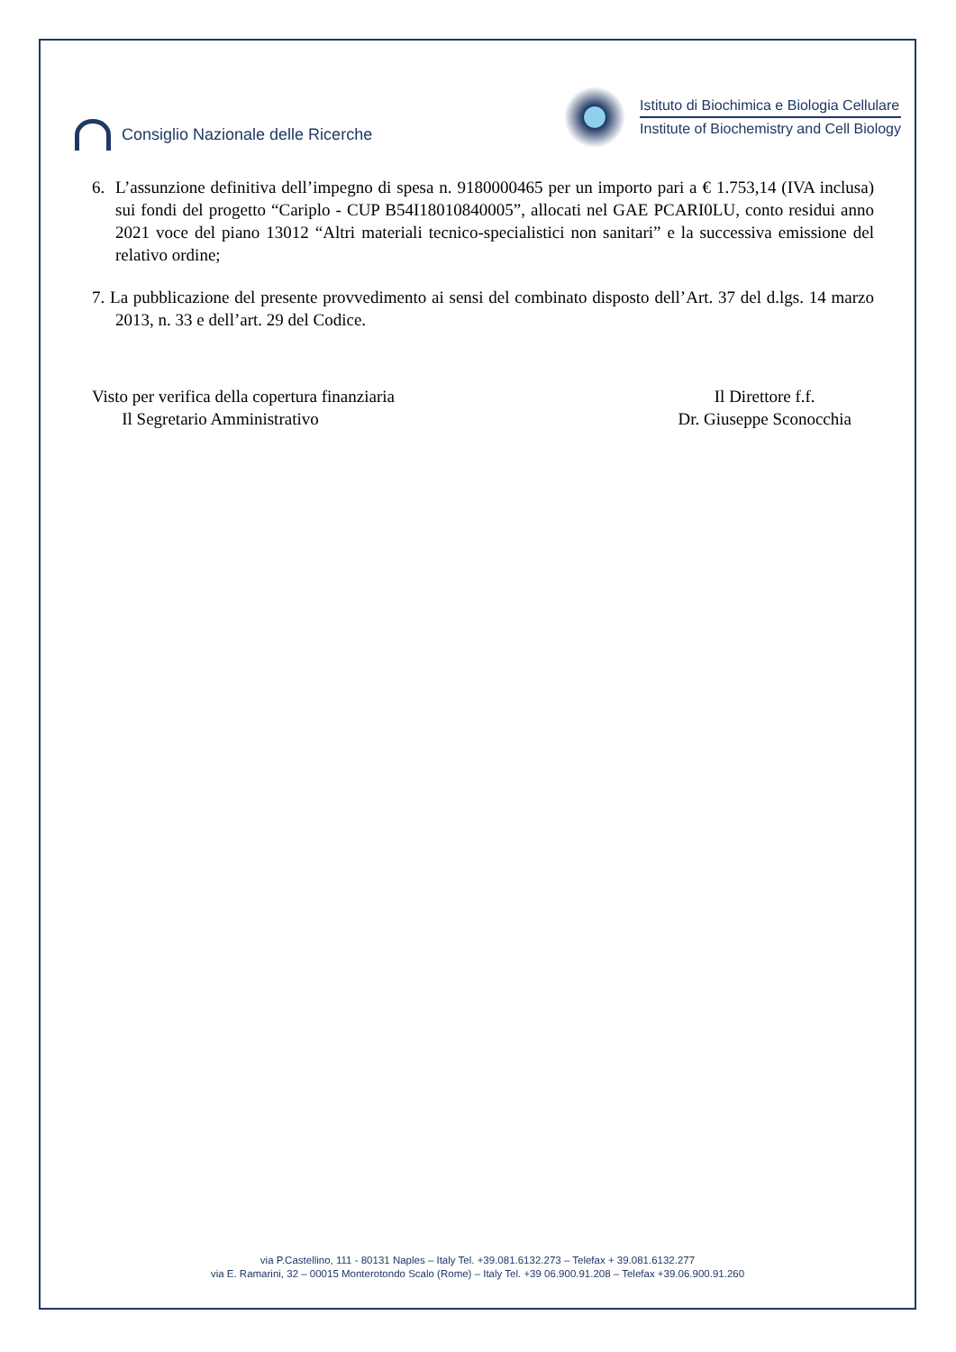Consiglio Nazionale delle Ricerche
Istituto di Biochimica e Biologia Cellulare
Institute of Biochemistry and Cell Biology
6. L’assunzione definitiva dell’impegno di spesa n. 9180000465 per un importo pari a € 1.753,14 (IVA inclusa) sui fondi del progetto “Cariplo - CUP B54I18010840005”, allocati nel GAE PCARI0LU, conto residui anno 2021 voce del piano 13012 “Altri materiali tecnico-specialistici non sanitari” e la successiva emissione del relativo ordine;
7. La pubblicazione del presente provvedimento ai sensi del combinato disposto dell’Art. 37 del d.lgs. 14 marzo 2013, n. 33 e dell’art. 29 del Codice.
Visto per verifica della copertura finanziaria
Il Segretario Amministrativo
Il Direttore f.f.
Dr. Giuseppe Sconocchia
via P.Castellino, 111 - 80131 Naples – Italy Tel. +39.081.6132.273 – Telefax + 39.081.6132.277
via E. Ramarini, 32 – 00015 Monterotondo Scalo (Rome) – Italy Tel. +39 06.900.91.208 – Telefax +39.06.900.91.260